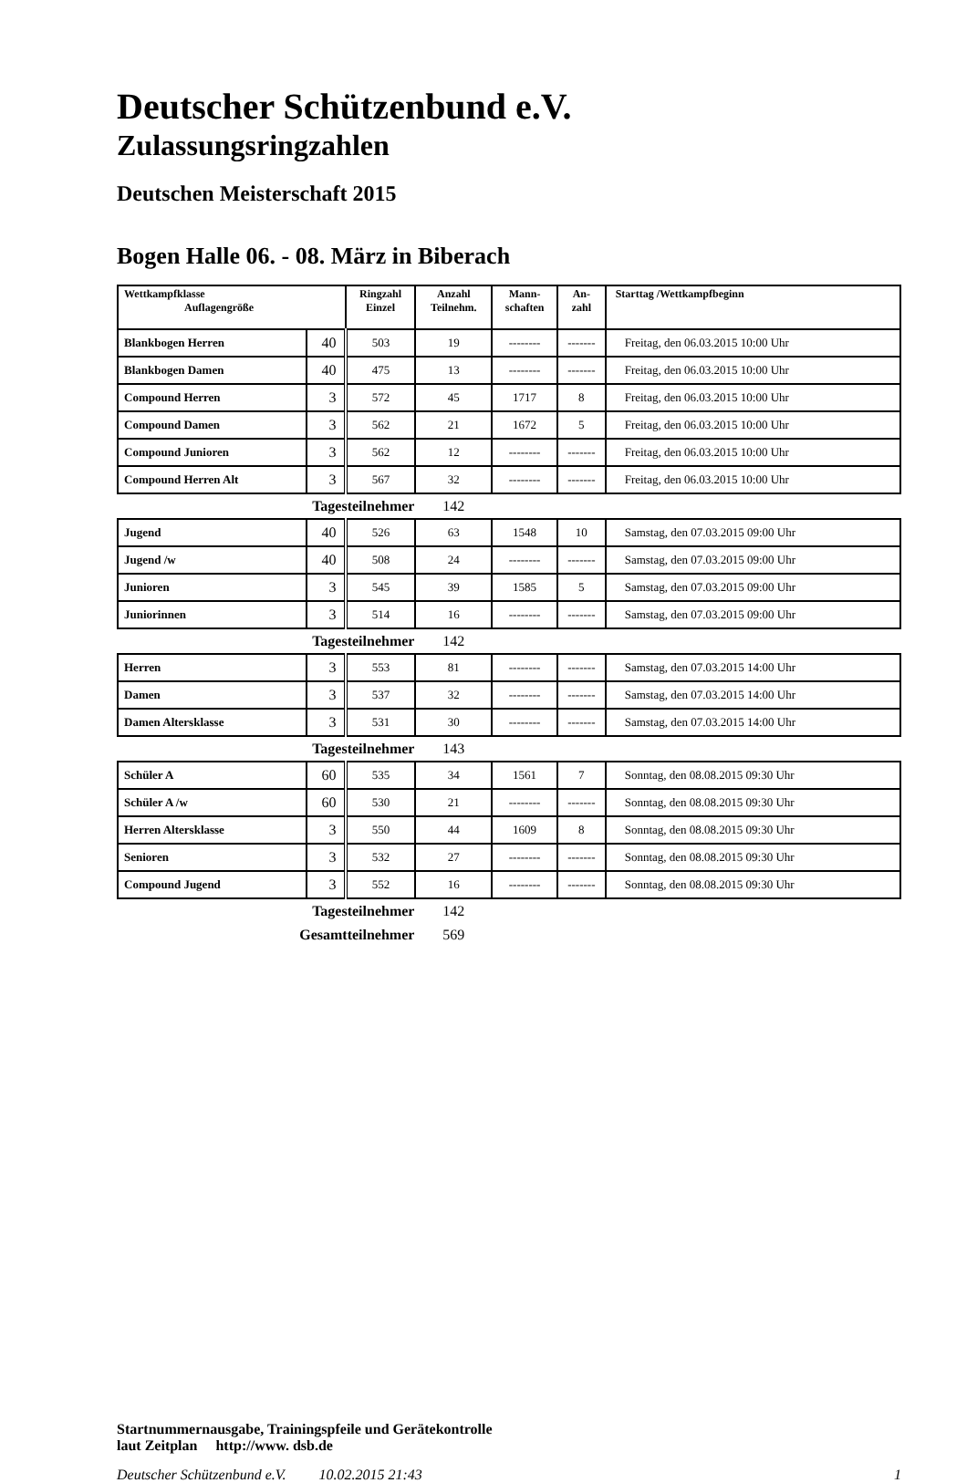Deutscher Schützenbund e.V.
Zulassungsringzahlen
Deutschen Meisterschaft 2015
Bogen Halle 06. - 08. März in Biberach
| Wettkampfklasse Auflagengröße | | Ringzahl Einzel | Anzahl Teilnehm. | Mann- schaften | An- zahl | Starttag /Wettkampfbeginn |
| --- | --- | --- | --- | --- | --- | --- |
| Blankbogen Herren | 40 | 503 | 19 | -------- | ------- | Freitag, den 06.03.2015 10:00 Uhr |
| Blankbogen Damen | 40 | 475 | 13 | -------- | ------- | Freitag, den 06.03.2015 10:00 Uhr |
| Compound Herren | 3 | 572 | 45 | 1717 | 8 | Freitag, den 06.03.2015 10:00 Uhr |
| Compound Damen | 3 | 562 | 21 | 1672 | 5 | Freitag, den 06.03.2015 10:00 Uhr |
| Compound Junioren | 3 | 562 | 12 | -------- | ------- | Freitag, den 06.03.2015 10:00 Uhr |
| Compound Herren Alt | 3 | 567 | 32 | -------- | ------- | Freitag, den 06.03.2015 10:00 Uhr |
| Tagesteilnehmer | | | 142 | | | |
| Jugend | 40 | 526 | 63 | 1548 | 10 | Samstag, den 07.03.2015 09:00 Uhr |
| Jugend /w | 40 | 508 | 24 | -------- | ------- | Samstag, den 07.03.2015 09:00 Uhr |
| Junioren | 3 | 545 | 39 | 1585 | 5 | Samstag, den 07.03.2015 09:00 Uhr |
| Juniorinnen | 3 | 514 | 16 | -------- | ------- | Samstag, den 07.03.2015 09:00 Uhr |
| Tagesteilnehmer | | | 142 | | | |
| Herren | 3 | 553 | 81 | -------- | ------- | Samstag, den 07.03.2015 14:00 Uhr |
| Damen | 3 | 537 | 32 | -------- | ------- | Samstag, den 07.03.2015 14:00 Uhr |
| Damen Altersklasse | 3 | 531 | 30 | -------- | ------- | Samstag, den 07.03.2015 14:00 Uhr |
| Tagesteilnehmer | | | 143 | | | |
| Schüler A | 60 | 535 | 34 | 1561 | 7 | Sonntag, den 08.08.2015 09:30 Uhr |
| Schüler A /w | 60 | 530 | 21 | -------- | ------- | Sonntag, den 08.08.2015 09:30 Uhr |
| Herren Altersklasse | 3 | 550 | 44 | 1609 | 8 | Sonntag, den 08.08.2015 09:30 Uhr |
| Senioren | 3 | 532 | 27 | -------- | ------- | Sonntag, den 08.08.2015 09:30 Uhr |
| Compound Jugend | 3 | 552 | 16 | -------- | ------- | Sonntag, den 08.08.2015 09:30 Uhr |
| Tagesteilnehmer | | | 142 | | | |
| Gesamtteilnehmer | | | 569 | | | |
Startnummernausgabe, Trainingspfeile und Gerätekontrolle
laut Zeitplan http://www. dsb.de
Deutscher Schützenbund e.V. 10.02.2015 21:43 1